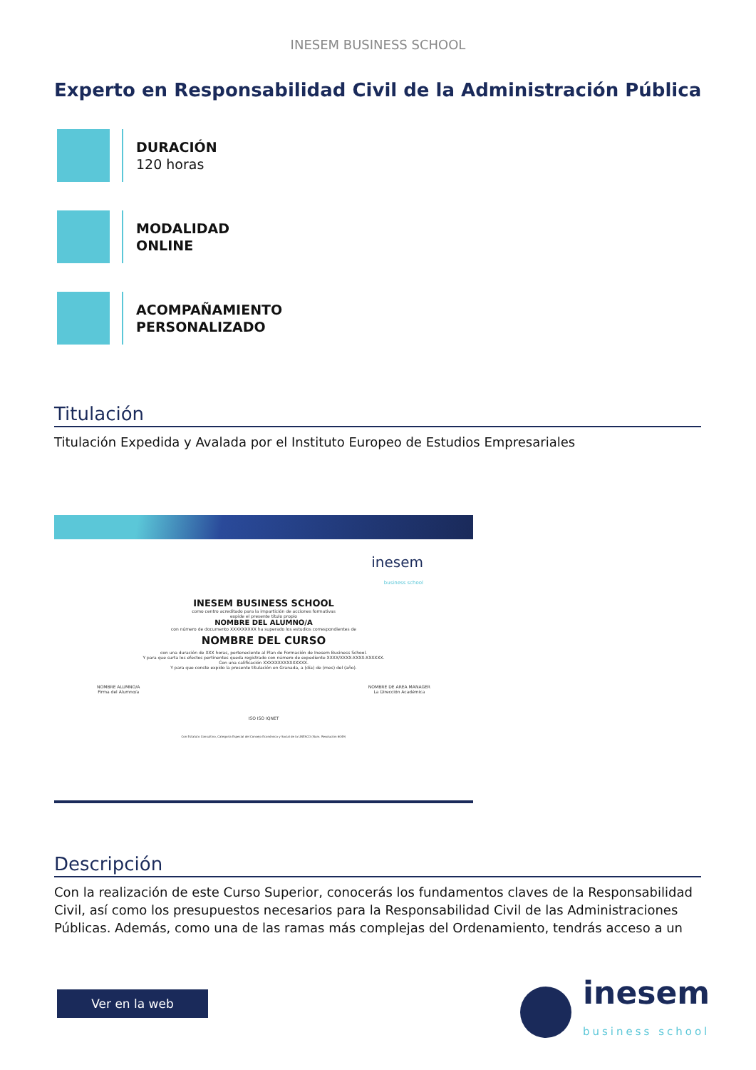INESEM BUSINESS SCHOOL
Experto en Responsabilidad Civil de la Administración Pública
DURACIÓN
120 horas
MODALIDAD
ONLINE
ACOMPAÑAMIENTO
PERSONALIZADO
Titulación
Titulación Expedida y Avalada por el Instituto Europeo de Estudios Empresariales
inesem
business school
INESEM BUSINESS SCHOOL
como centro acreditado para la impartición de acciones formativas
expide el presente título propio
NOMBRE DEL ALUMNO/A
con número de documento XXXXXXXXX ha superado los estudios correspondientes de
NOMBRE DEL CURSO
con una duración de XXX horas, perteneciente al Plan de Formación de Inesem Business School.
Y para que surta los efectos pertinentes queda registrado con número de expediente XXXX/XXXX-XXXX-XXXXXX.
Con una calificación XXXXXXXXXXXXXXX.
Y para que conste expido la presente titulación en Granada, a (día) de (mes) del (año).
NOMBRE ALUMNO/A
Firma del Alumno/a NOMBRE DE AREA MANAGER
La Dirección Académica
ISO ISO IQNET
Con Estatuto Consultivo, Categoría Especial del Consejo Económico y Social de la UNESCO (Num. Resolución 6049)
Descripción
Con la realización de este Curso Superior, conocerás los fundamentos claves de la Responsabilidad Civil, así como los presupuestos necesarios para la Responsabilidad Civil de las Administraciones Públicas. Además, como una de las ramas más complejas del Ordenamiento, tendrás acceso a un
Ver en la web
inesem
business school